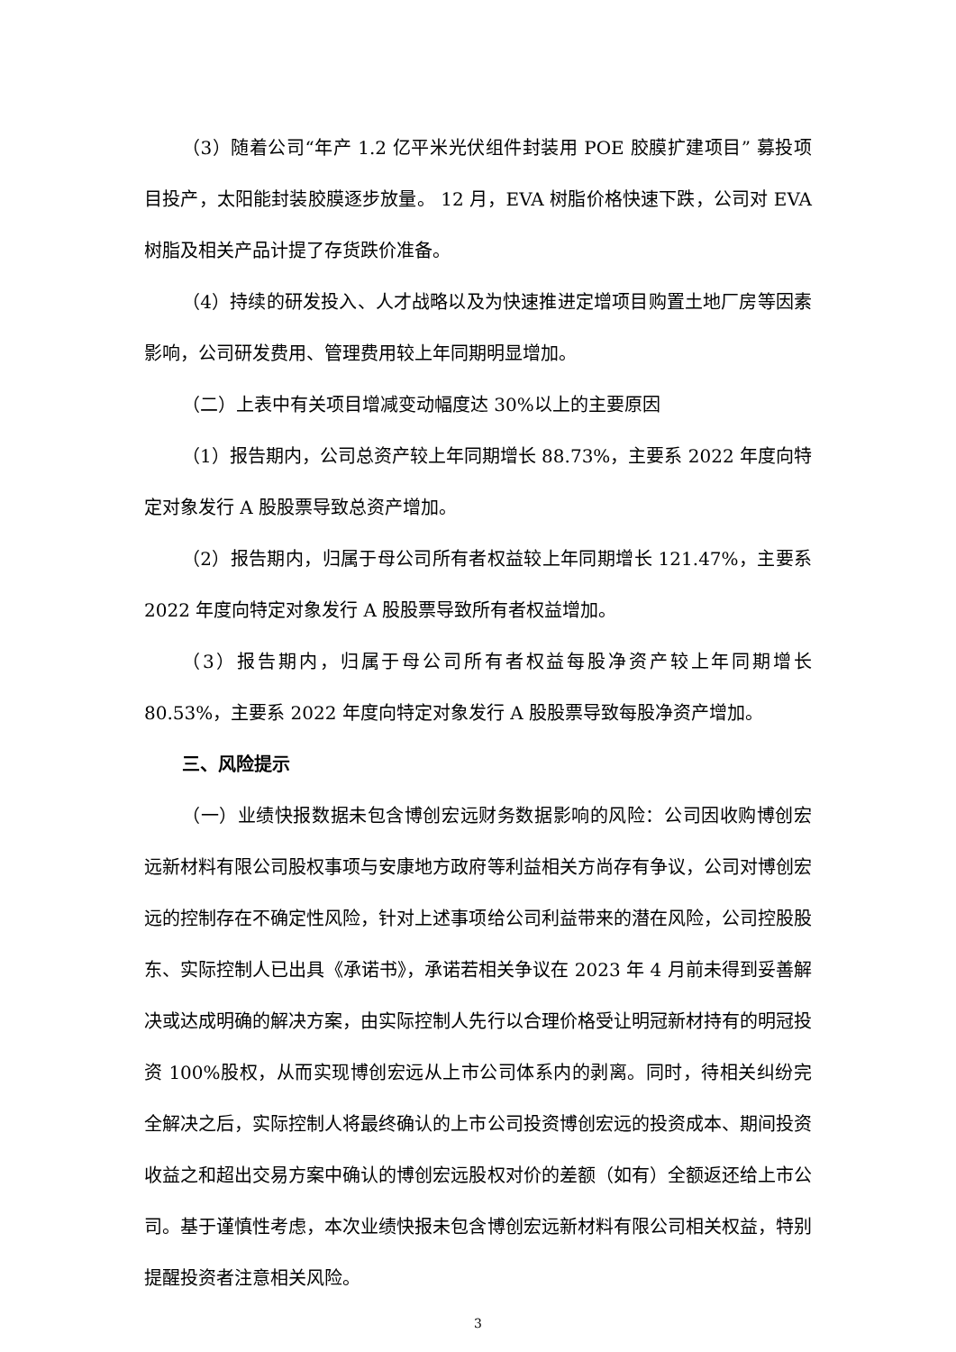（3）随着公司“年产 1.2 亿平米光伏组件封装用 POE 胶膜扩建项目” 募投项目投产，太阳能封装胶膜逐步放量。 12 月，EVA 树脂价格快速下跌，公司对 EVA 树脂及相关产品计提了存货跌价准备。
（4）持续的研发投入、人才战略以及为快速推进定增项目购置土地厂房等因素影响，公司研发费用、管理费用较上年同期明显增加。
（二）上表中有关项目增减变动幅度达 30%以上的主要原因
（1）报告期内，公司总资产较上年同期增长 88.73%，主要系 2022 年度向特定对象发行 A 股股票导致总资产增加。
（2）报告期内，归属于母公司所有者权益较上年同期增长 121.47%，主要系 2022 年度向特定对象发行 A 股股票导致所有者权益增加。
（3）报告期内，归属于母公司所有者权益每股净资产较上年同期增长 80.53%，主要系 2022 年度向特定对象发行 A 股股票导致每股净资产增加。
三、风险提示
（一）业绩快报数据未包含博创宏远财务数据影响的风险：公司因收购博创宏远新材料有限公司股权事项与安康地方政府等利益相关方尚存有争议，公司对博创宏远的控制存在不确定性风险，针对上述事项给公司利益带来的潜在风险，公司控股股东、实际控制人已出具《承诺书》，承诺若相关争议在 2023 年 4 月前未得到妥善解决或达成明确的解决方案，由实际控制人先行以合理价格受让明冠新材持有的明冠投资 100%股权，从而实现博创宏远从上市公司体系内的剥离。同时，待相关纠纷完全解决之后，实际控制人将最终确认的上市公司投资博创宏远的投资成本、期间投资收益之和超出交易方案中确认的博创宏远股权对价的差额（如有）全额返还给上市公司。基于谨慎性考虑，本次业绩快报未包含博创宏远新材料有限公司相关权益，特别提醒投资者注意相关风险。
3